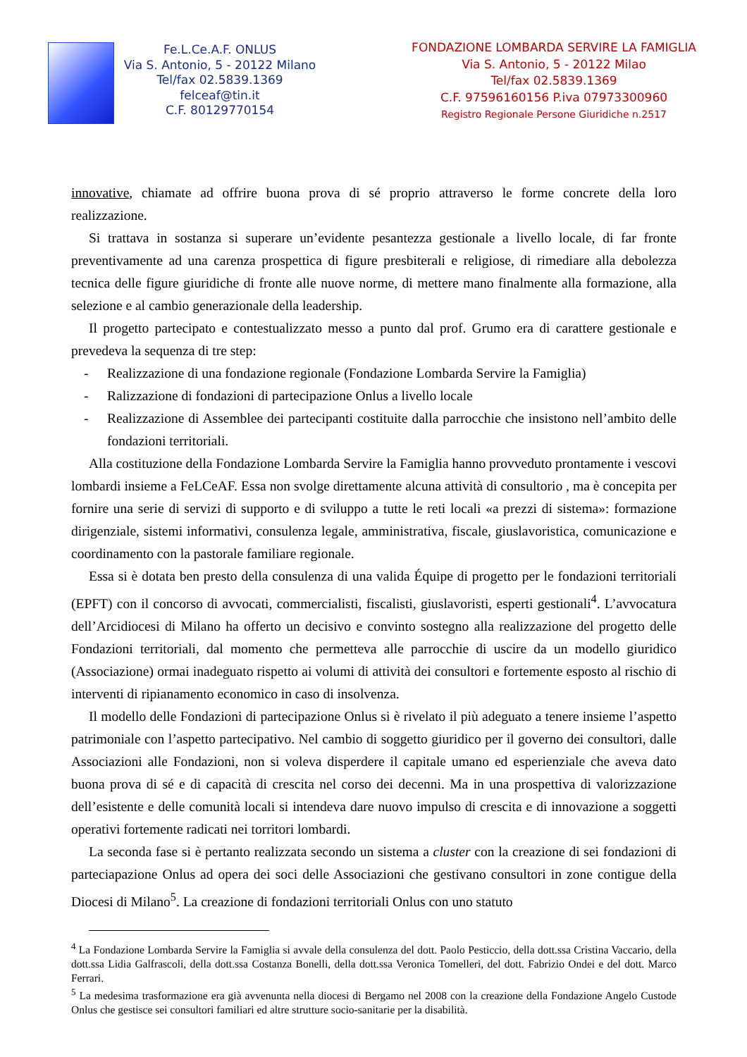Fe.L.Ce.A.F. ONLUS
Via S. Antonio, 5 - 20122 Milano
Tel/fax 02.5839.1369
felceaf@tin.it
C.F. 80129770154
FONDAZIONE LOMBARDA SERVIRE LA FAMIGLIA
Via S. Antonio, 5 - 20122 Milao
Tel/fax 02.5839.1369
C.F. 97596160156 P.iva 07973300960
Registro Regionale Persone Giuridiche n.2517
innovative, chiamate ad offrire buona prova di sé proprio attraverso le forme concrete della loro realizzazione.
Si trattava in sostanza si superare un’evidente pesantezza gestionale a livello locale, di far fronte preventivamente ad una carenza prospettica di figure presbiterali e religiose, di rimediare alla debolezza tecnica delle figure giuridiche di fronte alle nuove norme, di mettere mano finalmente alla formazione, alla selezione e al cambio generazionale della leadership.
Il progetto partecipato e contestualizzato messo a punto dal prof. Grumo era di carattere gestionale e prevedeva la sequenza di tre step:
- Realizzazione di una fondazione regionale (Fondazione Lombarda Servire la Famiglia)
- Ralizzazione di fondazioni di partecipazione Onlus a livello locale
- Realizzazione di Assemblee dei partecipanti costituite dalla parrocchie che insistono nell’ambito delle fondazioni territoriali.
Alla costituzione della Fondazione Lombarda Servire la Famiglia hanno provveduto prontamente i vescovi lombardi insieme a FeLCeAF. Essa non svolge direttamente alcuna attività di consultorio , ma è concepita per fornire una serie di servizi di supporto e di sviluppo a tutte le reti locali «a prezzi di sistema»: formazione dirigenziale, sistemi informativi, consulenza legale, amministrativa, fiscale, giuslavoristica, comunicazione e coordinamento con la pastorale familiare regionale.
Essa si è dotata ben presto della consulenza di una valida Équipe di progetto per le fondazioni territoriali (EPFT) con il concorso di avvocati, commercialisti, fiscalisti, giuslavoristi, esperti gestionali<sup>4</sup>. L’avvocatura dell’Arcidiocesi di Milano ha offerto un decisivo e convinto sostegno alla realizzazione del progetto delle Fondazioni territoriali, dal momento che permetteva alle parrocchie di uscire da un modello giuridico (Associazione) ormai inadeguato rispetto ai volumi di attività dei consultori e fortemente esposto al rischio di interventi di ripianamento economico in caso di insolvenza.
Il modello delle Fondazioni di partecipazione Onlus si è rivelato il più adeguato a tenere insieme l’aspetto patrimoniale con l’aspetto partecipativo. Nel cambio di soggetto giuridico per il governo dei consultori, dalle Associazioni alle Fondazioni, non si voleva disperdere il capitale umano ed esperienziale che aveva dato buona prova di sé e di capacità di crescita nel corso dei decenni. Ma in una prospettiva di valorizzazione dell’esistente e delle comunità locali si intendeva dare nuovo impulso di crescita e di innovazione a soggetti operativi fortemente radicati nei torritori lombardi.
La seconda fase si è pertanto realizzata secondo un sistema a cluster con la creazione di sei fondazioni di parteciapazione Onlus ad opera dei soci delle Associazioni che gestivano consultori in zone contigue della Diocesi di Milano<sup>5</sup>. La creazione di fondazioni territoriali Onlus con uno statuto
<sup>4</sup> La Fondazione Lombarda Servire la Famiglia si avvale della consulenza del dott. Paolo Pesticcio, della dott.ssa Cristina Vaccario, della dott.ssa Lidia Galfrascoli, della dott.ssa Costanza Bonelli, della dott.ssa Veronica Tomelleri, del dott. Fabrizio Ondei e del dott. Marco Ferrari.
<sup>5</sup> La medesima trasformazione era già avvenunta nella diocesi di Bergamo nel 2008 con la creazione della Fondazione Angelo Custode Onlus che gestisce sei consultori familiari ed altre strutture socio-sanitarie per la disabilità.